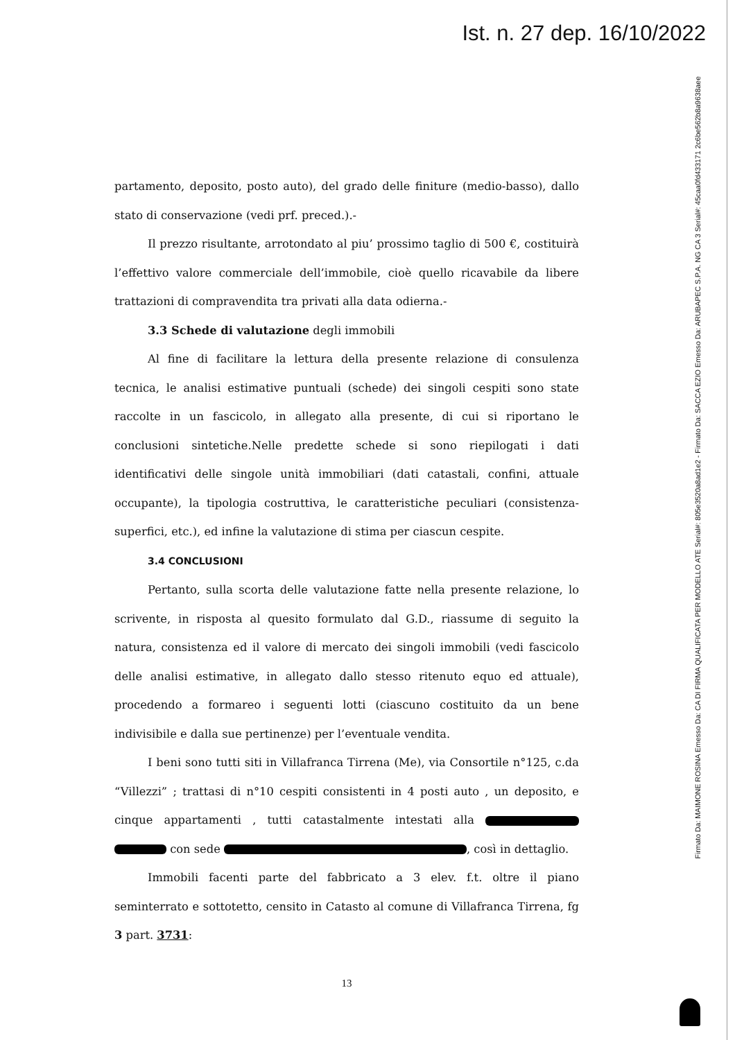Ist. n. 27 dep. 16/10/2022
Firmato Da: MAIMONE ROSINA Emesso Da: CA DI FIRMA QUALIFICATA PER MODELLO ATE Serial#: 805e3520a8ad1e2 - Firmato Da: SACCA EZIO Emesso Da: ARUBAPEC S.P.A. NG CA 3 Serial#: 45caa0fd433171 2c6be562b8a9638aee
partamento, deposito, posto auto), del grado delle finiture (medio-basso), dallo stato di conservazione (vedi prf. preced.).-
Il prezzo risultante, arrotondato al piu’ prossimo taglio di 500 €, costituirà l’effettivo valore commerciale dell’immobile, cioè quello ricavabile da libere trattazioni di compravendita tra privati alla data odierna.-
3.3 Schede di valutazione degli immobili
Al fine di facilitare la lettura della presente relazione di consulenza tecnica, le analisi estimative puntuali (schede) dei singoli cespiti sono state raccolte in un fascicolo, in allegato alla presente, di cui si riportano le conclusioni sintetiche.Nelle predette schede si sono riepilogati i dati identificativi delle singole unità immobiliari (dati catastali, confini, attuale occupante), la tipologia costruttiva, le caratteristiche peculiari (consistenza-superfici, etc.), ed infine la valutazione di stima per ciascun cespite.
3.4 CONCLUSIONI
Pertanto, sulla scorta delle valutazione fatte nella presente relazione, lo scrivente, in risposta al quesito formulato dal G.D., riassume di seguito la natura, consistenza ed il valore di mercato dei singoli immobili (vedi fascicolo delle analisi estimative, in allegato dallo stesso ritenuto equo ed attuale), procedendo a formareo i seguenti lotti (ciascuno costituito da un bene indivisibile e dalla sue pertinenze) per l’eventuale vendita.
I beni sono tutti siti in Villafranca Tirrena (Me), via Consortile n°125, c.da “Villezzi” ; trattasi di n°10 cespiti consistenti in 4 posti auto , un deposito, e cinque appartamenti , tutti catastalmente intestati alla con sede , così in dettaglio.
Immobili facenti parte del fabbricato a 3 elev. f.t. oltre il piano seminterrato e sottotetto, censito in Catasto al comune di Villafranca Tirrena, fg 3 part. 3731:
13